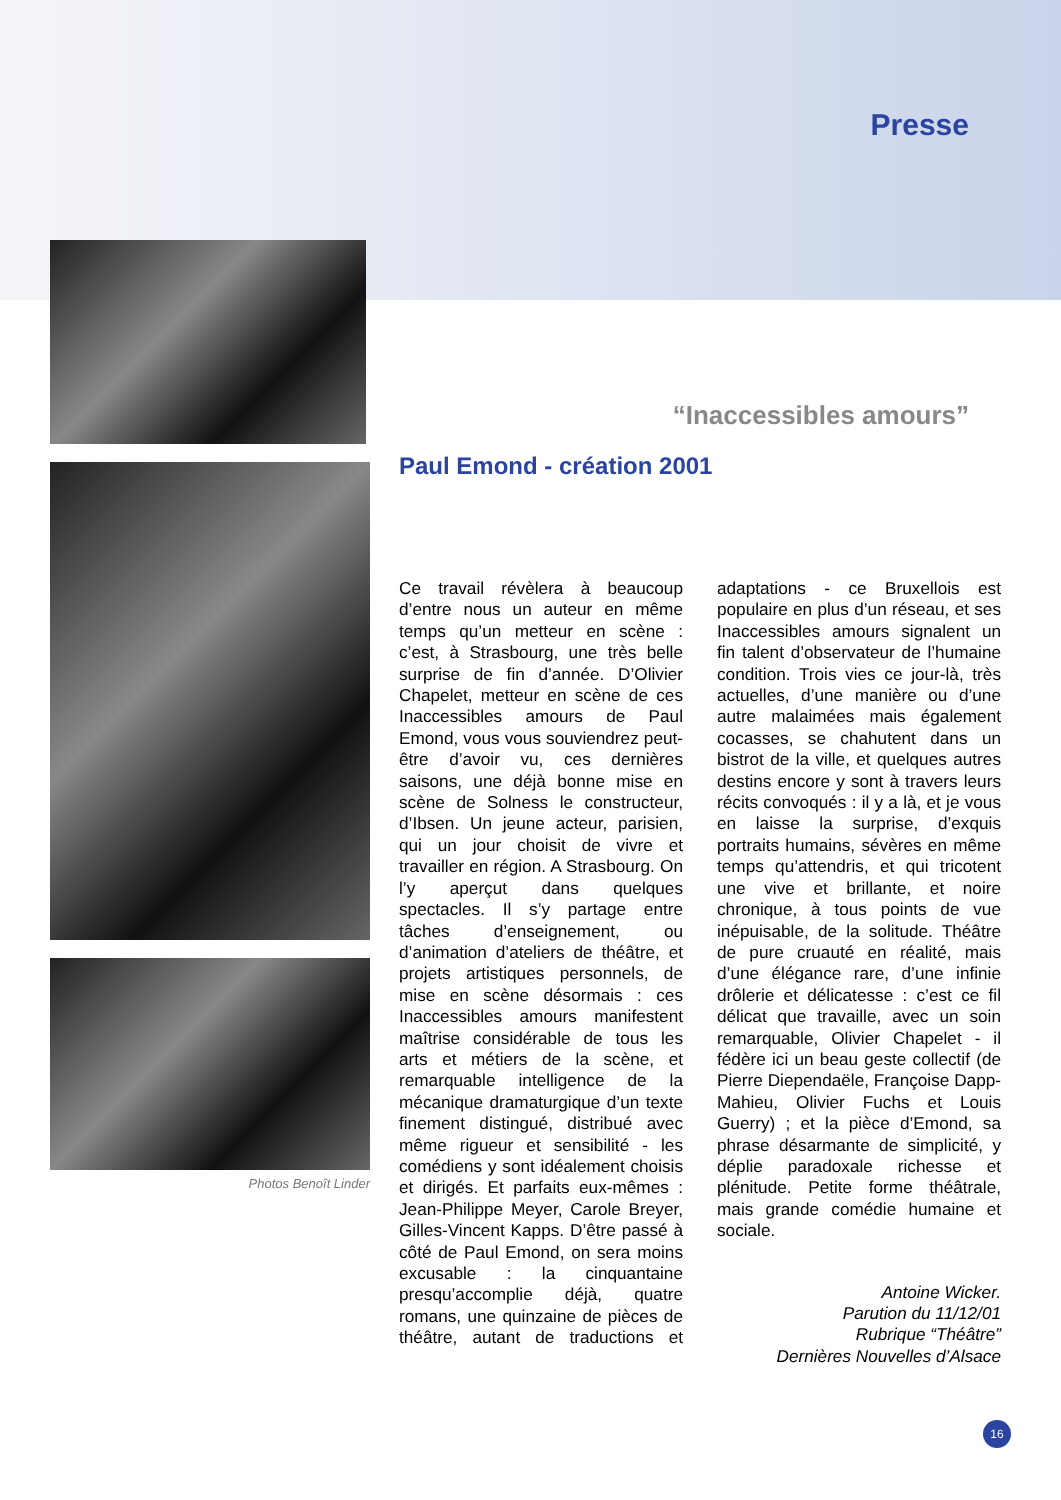Presse
Photos Benoît Linder
“Inaccessibles amours”
Paul Emond - création 2001
Ce travail révèlera à beaucoup d’entre nous un auteur en même temps qu’un metteur en scène : c’est, à Strasbourg, une très belle surprise de fin d’année. D’Olivier Chapelet, metteur en scène de ces Inaccessibles amours de Paul Emond, vous vous souviendrez peut-être d’avoir vu, ces dernières saisons, une déjà bonne mise en scène de Solness le constructeur, d’Ibsen. Un jeune acteur, parisien, qui un jour choisit de vivre et travailler en région. A Strasbourg. On l’y aperçut dans quelques spectacles. Il s’y partage entre tâches d’enseignement, ou d’animation d’ateliers de théâtre, et projets artistiques personnels, de mise en scène désormais : ces Inaccessibles amours manifestent maîtrise considérable de tous les arts et métiers de la scène, et remarquable intelligence de la mécanique dramaturgique d’un texte finement distingué, distribué avec même rigueur et sensibilité - les comédiens y sont idéalement choisis et dirigés. Et parfaits eux-mêmes : Jean-Philippe Meyer, Carole Breyer, Gilles-Vincent Kapps. D’être passé à côté de Paul Emond, on sera moins excusable : la cinquantaine presqu’accomplie déjà, quatre romans, une quinzaine de pièces de théâtre, autant de traductions et adaptations - ce Bruxellois est populaire en plus d’un réseau, et ses Inaccessibles amours signalent un fin talent d’observateur de l’humaine condition. Trois vies ce jour-là, très actuelles, d’une manière ou d’une autre malaimées mais également cocasses, se chahutent dans un bistrot de la ville, et quelques autres destins encore y sont à travers leurs récits convoqués : il y a là, et je vous en laisse la surprise, d’exquis portraits humains, sévères en même temps qu’attendris, et qui tricotent une vive et brillante, et noire chronique, à tous points de vue inépuisable, de la solitude. Théâtre de pure cruauté en réalité, mais d’une élégance rare, d’une infinie drôlerie et délicatesse : c’est ce fil délicat que travaille, avec un soin remarquable, Olivier Chapelet - il fédère ici un beau geste collectif (de Pierre Diependaële, Françoise Dapp-Mahieu, Olivier Fuchs et Louis Guerry) ; et la pièce d’Emond, sa phrase désarmante de simplicité, y déplie paradoxale richesse et plénitude. Petite forme théâtrale, mais grande comédie humaine et sociale.
Antoine Wicker.
Parution du 11/12/01
Rubrique “Théâtre”
Dernières Nouvelles d’Alsace
16